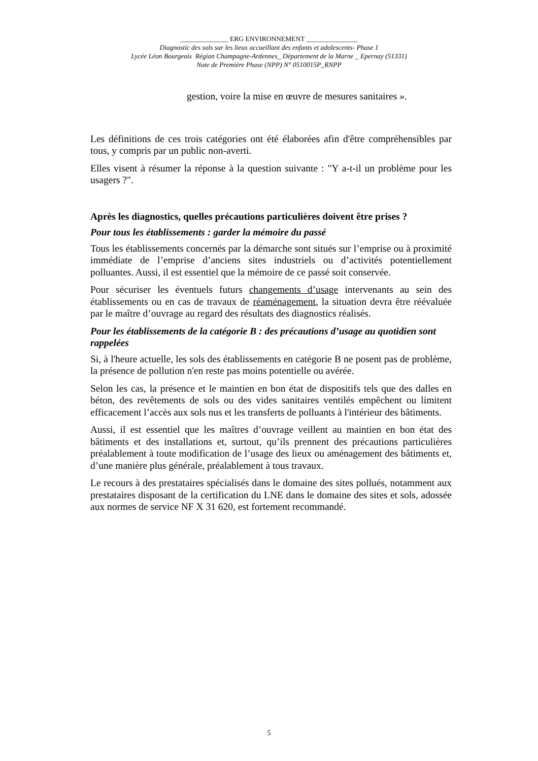______________ ERG ENVIRONNEMENT _______________
Diagnostic des sols sur les lieux accueillant des enfants et adolescents- Phase 1
Lycée Léon Bourgeois Région Champagne-Ardennes_ Département de la Marne _ Epernay (51331)
Note de Première Phase (NPP) N° 0510015P_RNPP
gestion, voire la mise en œuvre de mesures sanitaires ».
Les définitions de ces trois catégories ont été élaborées afin d'être compréhensibles par tous, y compris par un public non-averti.
Elles visent à résumer la réponse à la question suivante : "Y a-t-il un problème pour les usagers ?".
Après les diagnostics, quelles précautions particulières doivent être prises ?
Pour tous les établissements : garder la mémoire du passé
Tous les établissements concernés par la démarche sont situés sur l’emprise ou à proximité immédiate de l’emprise d’anciens sites industriels ou d’activités potentiellement polluantes. Aussi, il est essentiel que la mémoire de ce passé soit conservée.
Pour sécuriser les éventuels futurs changements d’usage intervenants au sein des établissements ou en cas de travaux de réaménagement, la situation devra être réévaluée par le maître d’ouvrage au regard des résultats des diagnostics réalisés.
Pour les établissements de la catégorie B : des précautions d’usage au quotidien sont rappelées
Si, à l'heure actuelle, les sols des établissements en catégorie B ne posent pas de problème, la présence de pollution n'en reste pas moins potentielle ou avérée.
Selon les cas, la présence et le maintien en bon état de dispositifs tels que des dalles en béton, des revêtements de sols ou des vides sanitaires ventilés empêchent ou limitent efficacement l’accès aux sols nus et les transferts de polluants à l'intérieur des bâtiments.
Aussi, il est essentiel que les maîtres d’ouvrage veillent au maintien en bon état des bâtiments et des installations et, surtout, qu’ils prennent des précautions particulières préalablement à toute modification de l’usage des lieux ou aménagement des bâtiments et, d’une manière plus générale, préalablement à tous travaux.
Le recours à des prestataires spécialisés dans le domaine des sites pollués, notamment aux prestataires disposant de la certification du LNE dans le domaine des sites et sols, adossée aux normes de service NF X 31 620, est fortement recommandé.
5